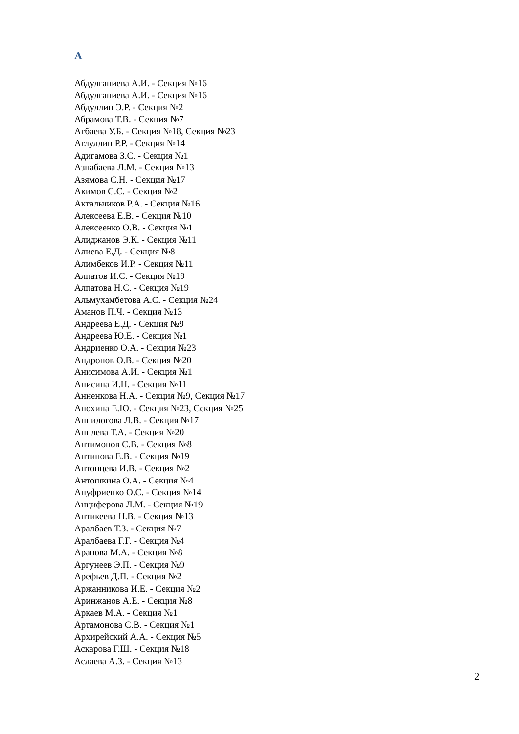А
Абдулганиева А.И. - Секция №16
Абдулганиева А.И. - Секция №16
Абдуллин Э.Р. - Секция №2
Абрамова Т.В. - Секция №7
Агбаева У.Б. - Секция №18, Секция №23
Аглуллин Р.Р. - Секция №14
Адигамова З.С. - Секция №1
Азнабаева Л.М. - Секция №13
Азямова С.Н. - Секция №17
Акимов С.С. - Секция №2
Актальчиков Р.А. - Секция №16
Алексеева Е.В. - Секция №10
Алексеенко О.В. - Секция №1
Алиджанов Э.К. - Секция №11
Алиева Е.Д. - Секция №8
Алимбеков И.Р. - Секция №11
Алпатов И.С. - Секция №19
Алпатова Н.С. - Секция №19
Альмухамбетова А.С. - Секция №24
Аманов П.Ч. - Секция №13
Андреева Е.Д. - Секция №9
Андреева Ю.Е. - Секция №1
Андриенко О.А. - Секция №23
Андронов О.В. - Секция №20
Анисимова А.И. - Секция №1
Анисина И.Н. - Секция №11
Анненкова Н.А. - Секция №9, Секция №17
Анохина Е.Ю. - Секция №23, Секция №25
Анпилогова Л.В. - Секция №17
Анплева Т.А. - Секция №20
Антимонов С.В. - Секция №8
Антипова Е.В. - Секция №19
Антонцева И.В. - Секция №2
Антошкина О.А. - Секция №4
Ануфриенко О.С. - Секция №14
Анциферова Л.М. - Секция №19
Аптикеева Н.В. - Секция №13
Аралбаев Т.З. - Секция №7
Аралбаева Г.Г. - Секция №4
Арапова М.А. - Секция №8
Аргунеев Э.П. - Секция №9
Арефьев Д.П. - Секция №2
Аржанникова И.Е. - Секция №2
Аринжанов А.Е. - Секция №8
Аркаев М.А. - Секция №1
Артамонова С.В. - Секция №1
Архирейский А.А. - Секция №5
Аскарова Г.Ш. - Секция №18
Аслаева А.З. - Секция №13
2